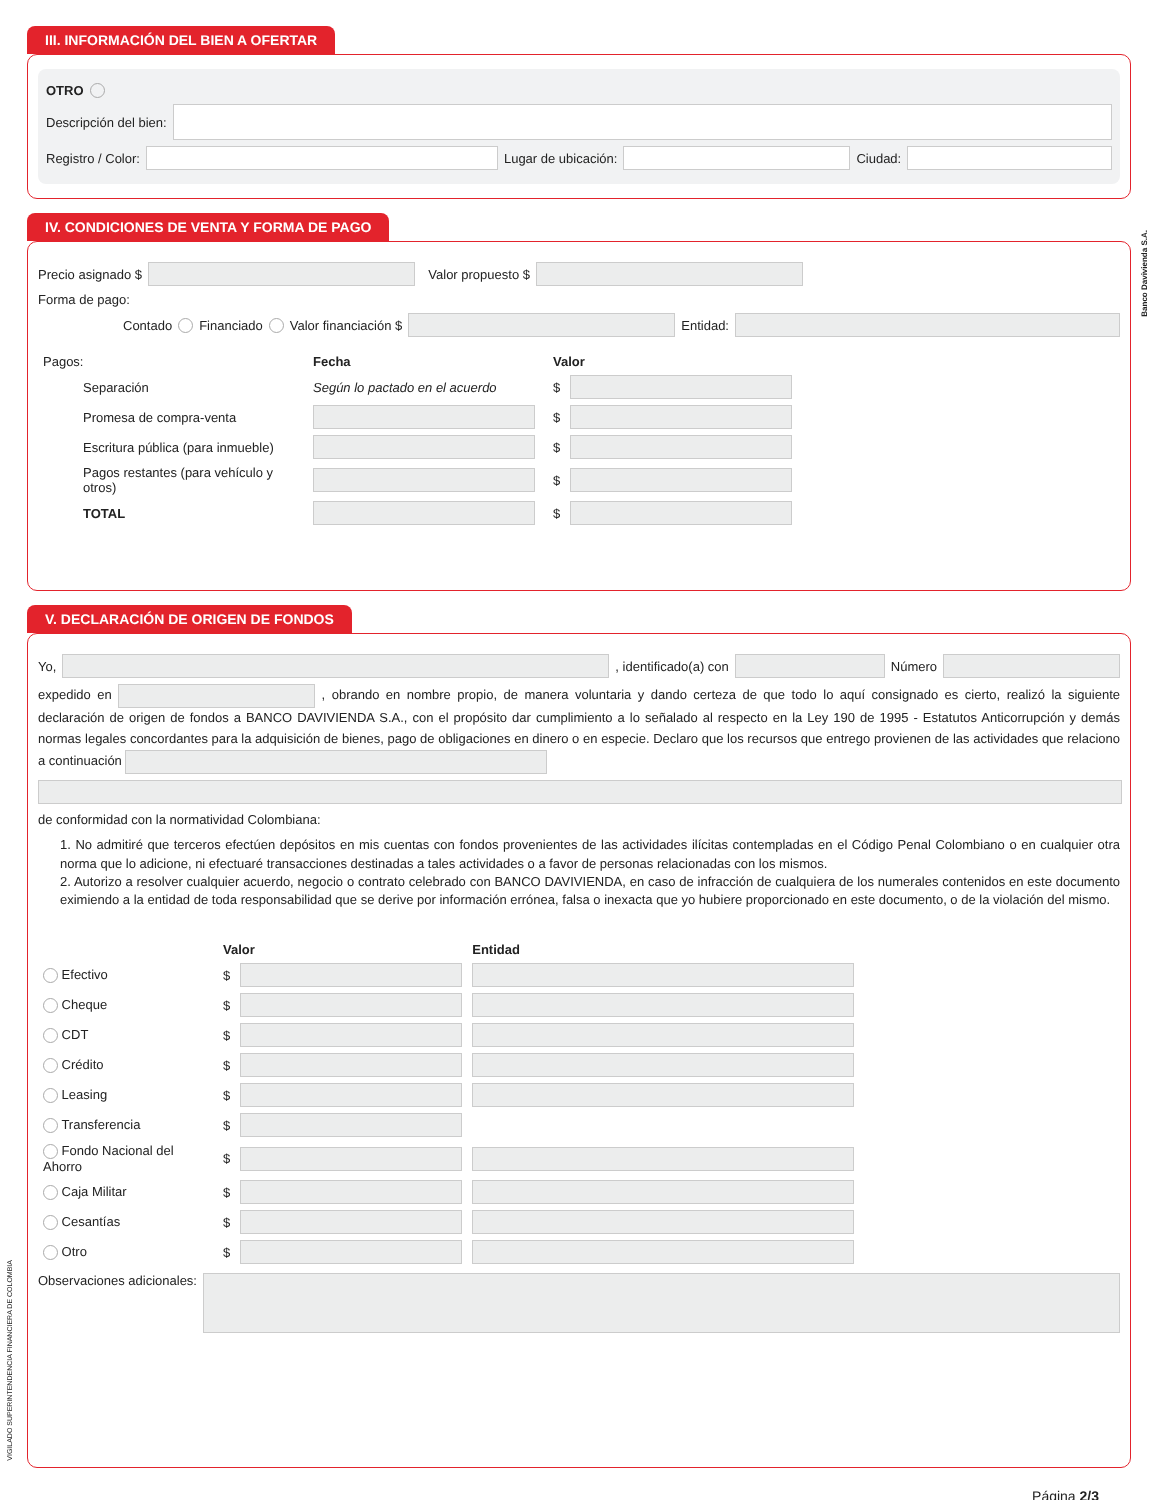III. INFORMACIÓN DEL BIEN A OFERTAR
OTRO
Descripción del bien:
Registro / Color: Lugar de ubicación: Ciudad:
IV. CONDICIONES DE VENTA Y FORMA DE PAGO
Precio asignado $ Valor propuesto $
Forma de pago:
Contado Financiado Valor financiación $ Entidad:
| Pagos: | Fecha | Valor | |
| Separación | Según lo pactado en el acuerdo | $ | |
| Promesa de compra-venta | | $ | |
| Escritura pública (para inmueble) | | $ | |
| Pagos restantes (para vehículo y otros) | | $ | |
| TOTAL | | $ | |
V. DECLARACIÓN DE ORIGEN DE FONDOS
Yo, , identificado(a) con Número
expedido en , obrando en nombre propio, de manera voluntaria y dando certeza de que todo lo aquí consignado es cierto, realizó la siguiente declaración de origen de fondos a BANCO DAVIVIENDA S.A., con el propósito dar cumplimiento a lo señalado al respecto en la Ley 190 de 1995 - Estatutos Anticorrupción y demás normas legales concordantes para la adquisición de bienes, pago de obligaciones en dinero o en especie. Declaro que los recursos que entrego provienen de las actividades que relaciono a continuación
de conformidad con la normatividad Colombiana:
1. No admitiré que terceros efectúen depósitos en mis cuentas con fondos provenientes de las actividades ilícitas contempladas en el Código Penal Colombiano o en cualquier otra norma que lo adicione, ni efectuaré transacciones destinadas a tales actividades o a favor de personas relacionadas con los mismos.
2. Autorizo a resolver cualquier acuerdo, negocio o contrato celebrado con BANCO DAVIVIENDA, en caso de infracción de cualquiera de los numerales contenidos en este documento eximiendo a la entidad de toda responsabilidad que se derive por información errónea, falsa o inexacta que yo hubiere proporcionado en este documento, o de la violación del mismo.
| | Valor | | Entidad |
| Efectivo | $ | | |
| Cheque | $ | | |
| CDT | $ | | |
| Crédito | $ | | |
| Leasing | $ | | |
| Transferencia | $ | | |
| Fondo Nacional del Ahorro | $ | | |
| Caja Militar | $ | | |
| Cesantías | $ | | |
| Otro | $ | | |
Observaciones adicionales:
Página 2/3
Banco Davivienda S.A.
VIGILADO SUPERINTENDENCIA FINANCIERA DE COLOMBIA